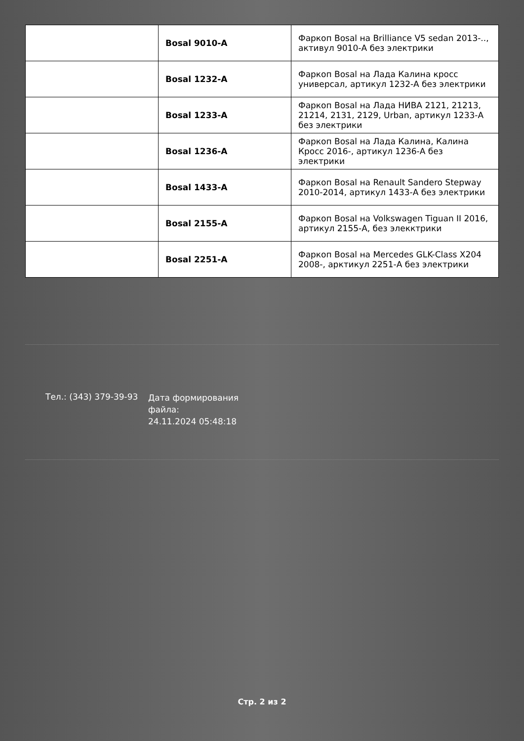| | Bosal 9010-A | Фаркоп Bosal на Brilliance V5 sedan 2013-.., активул 9010-А без электрики |
| | Bosal 1232-A | Фаркоп Bosal на Лада Калина кросс универсал, артикул 1232-А без электрики |
| | Bosal 1233-A | Фаркоп Bosal на Лада НИВА 2121, 21213, 21214, 2131, 2129, Urban, артикул 1233-А без электрики |
| | Bosal 1236-A | Фаркоп Bosal на Лада Калина, Калина Кросс 2016-, артикул 1236-А без электрики |
| | Bosal 1433-A | Фаркоп Bosal на Renault Sandero Stepway 2010-2014, артикул 1433-А без электрики |
| | Bosal 2155-A | Фаркоп Bosal на Volkswagen Tiguan II 2016, артикул 2155-А, без элекктрики |
| | Bosal 2251-A | Фаркоп Bosal на Mercedes GLK-Class X204 2008-, арктикул 2251-А без электрики |
Тел.: (343) 379-39-93
Дата формирования файла:
24.11.2024 05:48:18
Стр. 2 из 2